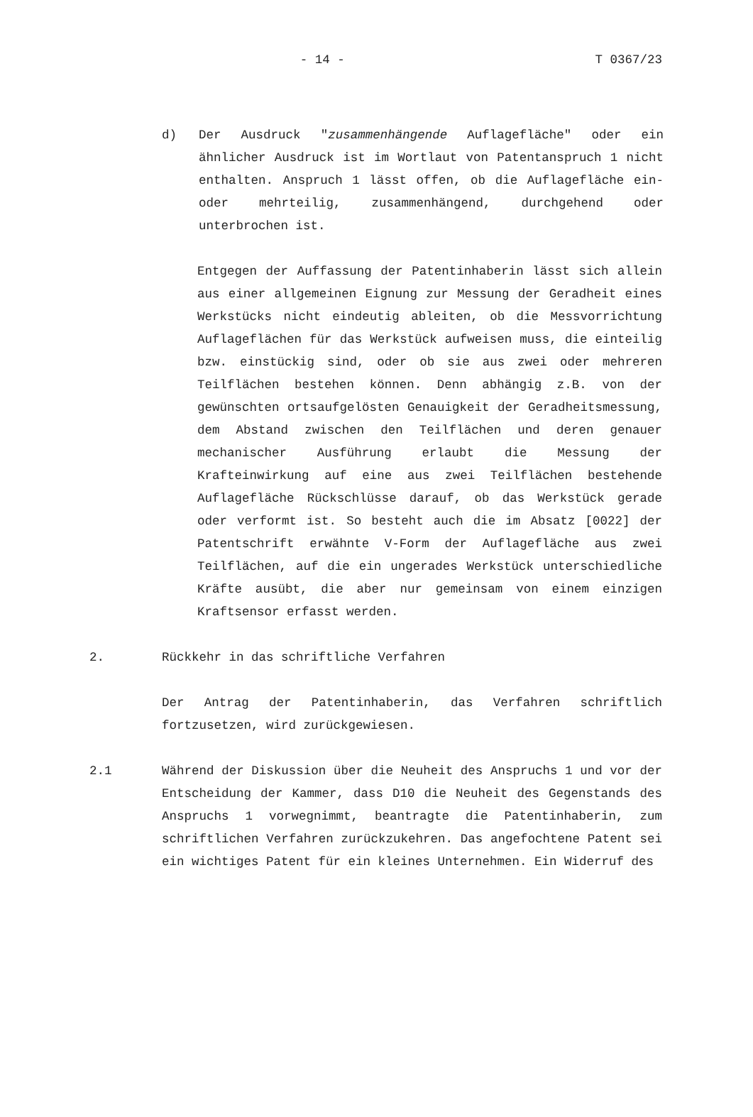- 14 - T 0367/23
d) Der Ausdruck "zusammenhängende Auflagefläche" oder ein ähnlicher Ausdruck ist im Wortlaut von Patentanspruch 1 nicht enthalten. Anspruch 1 lässt offen, ob die Auflagefläche ein- oder mehrteilig, zusammenhängend, durchgehend oder unterbrochen ist.
Entgegen der Auffassung der Patentinhaberin lässt sich allein aus einer allgemeinen Eignung zur Messung der Geradheit eines Werkstücks nicht eindeutig ableiten, ob die Messvorrichtung Auflageflächen für das Werkstück aufweisen muss, die einteilig bzw. einstückig sind, oder ob sie aus zwei oder mehreren Teilflächen bestehen können. Denn abhängig z.B. von der gewünschten ortsaufgelösten Genauigkeit der Geradheitsmessung, dem Abstand zwischen den Teilflächen und deren genauer mechanischer Ausführung erlaubt die Messung der Krafteinwirkung auf eine aus zwei Teilflächen bestehende Auflagefläche Rückschlüsse darauf, ob das Werkstück gerade oder verformt ist. So besteht auch die im Absatz [0022] der Patentschrift erwähnte V-Form der Auflagefläche aus zwei Teilflächen, auf die ein ungerades Werkstück unterschiedliche Kräfte ausübt, die aber nur gemeinsam von einem einzigen Kraftsensor erfasst werden.
2. Rückkehr in das schriftliche Verfahren
Der Antrag der Patentinhaberin, das Verfahren schriftlich fortzusetzen, wird zurückgewiesen.
2.1 Während der Diskussion über die Neuheit des Anspruchs 1 und vor der Entscheidung der Kammer, dass D10 die Neuheit des Gegenstands des Anspruchs 1 vorwegnimmt, beantragte die Patentinhaberin, zum schriftlichen Verfahren zurückzukehren. Das angefochtene Patent sei ein wichtiges Patent für ein kleines Unternehmen. Ein Widerruf des